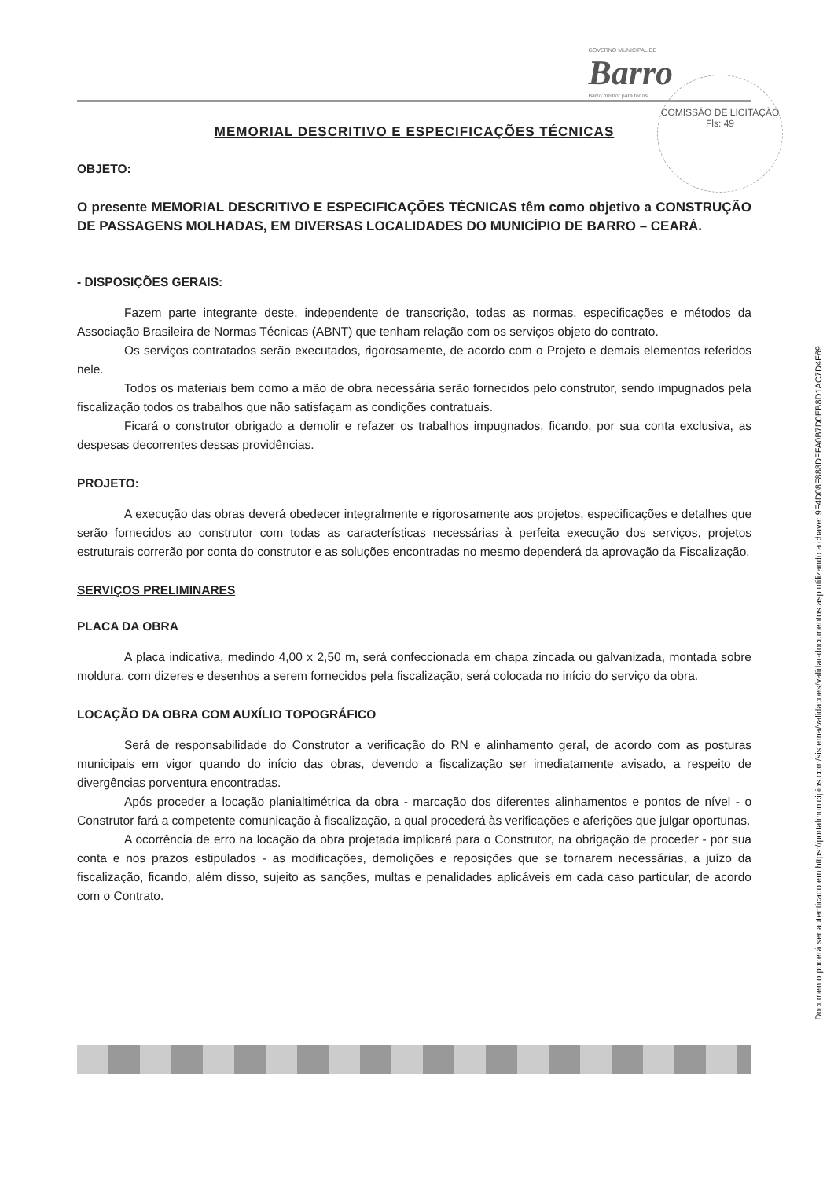GOVERNO MUNICIPAL DE
Barro
Barro melhor para todos
COMISSÃO DE LICITAÇÃO
Fls: 49
MEMORIAL DESCRITIVO E ESPECIFICAÇÕES TÉCNICAS
OBJETO:
O presente MEMORIAL DESCRITIVO E ESPECIFICAÇÕES TÉCNICAS têm como objetivo a CONSTRUÇÃO DE PASSAGENS MOLHADAS, EM DIVERSAS LOCALIDADES DO MUNICÍPIO DE BARRO – CEARÁ.
- DISPOSIÇÕES GERAIS:
Fazem parte integrante deste, independente de transcrição, todas as normas, especificações e métodos da Associação Brasileira de Normas Técnicas (ABNT) que tenham relação com os serviços objeto do contrato.
Os serviços contratados serão executados, rigorosamente, de acordo com o Projeto e demais elementos referidos nele.
Todos os materiais bem como a mão de obra necessária serão fornecidos pelo construtor, sendo impugnados pela fiscalização todos os trabalhos que não satisfaçam as condições contratuais.
Ficará o construtor obrigado a demolir e refazer os trabalhos impugnados, ficando, por sua conta exclusiva, as despesas decorrentes dessas providências.
PROJETO:
A execução das obras deverá obedecer integralmente e rigorosamente aos projetos, especificações e detalhes que serão fornecidos ao construtor com todas as características necessárias à perfeita execução dos serviços, projetos estruturais correrão por conta do construtor e as soluções encontradas no mesmo dependerá da aprovação da Fiscalização.
SERVIÇOS PRELIMINARES
PLACA DA OBRA
A placa indicativa, medindo 4,00 x 2,50 m, será confeccionada em chapa zincada ou galvanizada, montada sobre moldura, com dizeres e desenhos a serem fornecidos pela fiscalização, será colocada no início do serviço da obra.
LOCAÇÃO DA OBRA COM AUXÍLIO TOPOGRÁFICO
Será de responsabilidade do Construtor a verificação do RN e alinhamento geral, de acordo com as posturas municipais em vigor quando do início das obras, devendo a fiscalização ser imediatamente avisado, a respeito de divergências porventura encontradas.
Após proceder a locação planialtimétrica da obra - marcação dos diferentes alinhamentos e pontos de nível - o Construtor fará a competente comunicação à fiscalização, a qual procederá às verificações e aferições que julgar oportunas.
A ocorrência de erro na locação da obra projetada implicará para o Construtor, na obrigação de proceder - por sua conta e nos prazos estipulados - as modificações, demolições e reposições que se tornarem necessárias, a juízo da fiscalização, ficando, além disso, sujeito as sanções, multas e penalidades aplicáveis em cada caso particular, de acordo com o Contrato.
Documento poderá ser autenticado em https://portalmunicipios.com/sistema/validacoes/validar-documentos.asp utilizando a chave: 9F4D08F888DFFA0B7D0EB8D1AC7D4F69